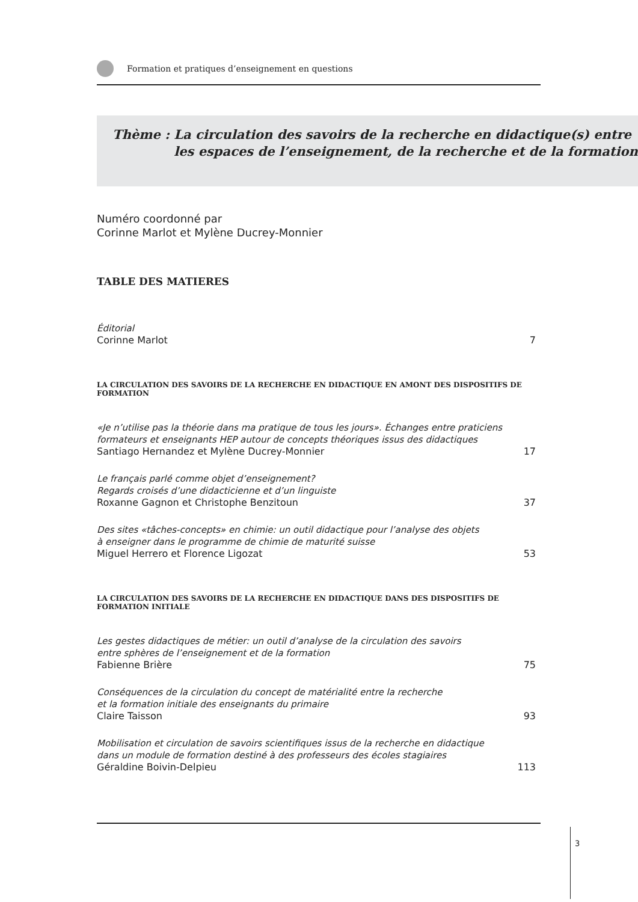Formation et pratiques d’enseignement en questions
Thème : La circulation des savoirs de la recherche en didactique(s) entre les espaces de l’enseignement, de la recherche et de la formation
Numéro coordonné par
Corinne Marlot et Mylène Ducrey-Monnier
TABLE DES MATIERES
Éditorial
Corinne Marlot
7
LA CIRCULATION DES SAVOIRS DE LA RECHERCHE EN DIDACTIQUE EN AMONT DES DISPOSITIFS DE FORMATION
«Je n’utilise pas la théorie dans ma pratique de tous les jours». Échanges entre praticiens formateurs et enseignants HEP autour de concepts théoriques issus des didactiques
Santiago Hernandez et Mylène Ducrey-Monnier
17
Le français parlé comme objet d’enseignement?
Regards croisés d’une didacticienne et d’un linguiste
Roxanne Gagnon et Christophe Benzitoun
37
Des sites «tâches-concepts» en chimie: un outil didactique pour l’analyse des objets
à enseigner dans le programme de chimie de maturité suisse
Miguel Herrero et Florence Ligozat
53
LA CIRCULATION DES SAVOIRS DE LA RECHERCHE EN DIDACTIQUE DANS DES DISPOSITIFS DE FORMATION INITIALE
Les gestes didactiques de métier: un outil d’analyse de la circulation des savoirs
entre sphères de l’enseignement et de la formation
Fabienne Brière
75
Conséquences de la circulation du concept de matérialité entre la recherche
et la formation initiale des enseignants du primaire
Claire Taisson
93
Mobilisation et circulation de savoirs scientifiques issus de la recherche en didactique
dans un module de formation destiné à des professeurs des écoles stagiaires
Géraldine Boivin-Delpieu
113
3